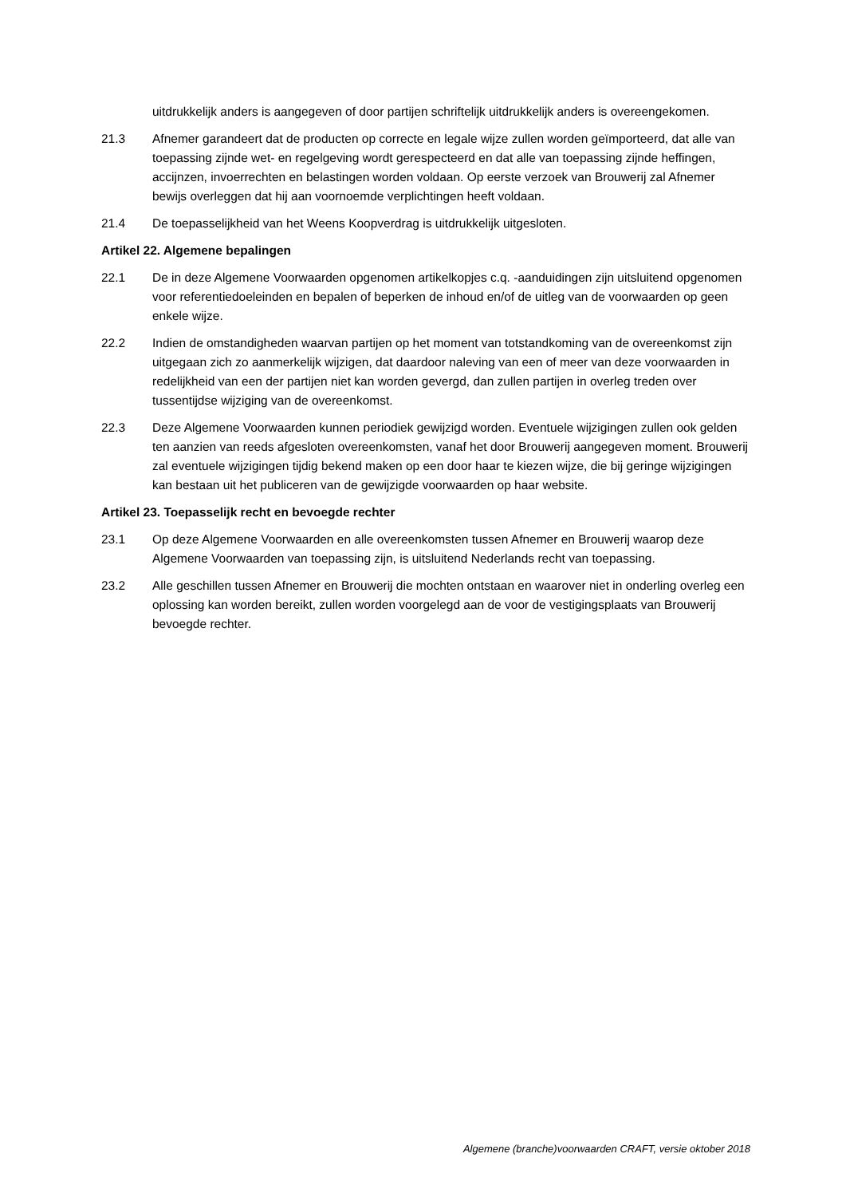uitdrukkelijk anders is aangegeven of door partijen schriftelijk uitdrukkelijk anders is overeengekomen.
21.3 Afnemer garandeert dat de producten op correcte en legale wijze zullen worden geïmporteerd, dat alle van toepassing zijnde wet- en regelgeving wordt gerespecteerd en dat alle van toepassing zijnde heffingen, accijnzen, invoerrechten en belastingen worden voldaan. Op eerste verzoek van Brouwerij zal Afnemer bewijs overleggen dat hij aan voornoemde verplichtingen heeft voldaan.
21.4 De toepasselijkheid van het Weens Koopverdrag is uitdrukkelijk uitgesloten.
Artikel 22. Algemene bepalingen
22.1 De in deze Algemene Voorwaarden opgenomen artikelkopjes c.q. -aanduidingen zijn uitsluitend opgenomen voor referentiedoeleinden en bepalen of beperken de inhoud en/of de uitleg van de voorwaarden op geen enkele wijze.
22.2 Indien de omstandigheden waarvan partijen op het moment van totstandkoming van de overeenkomst zijn uitgegaan zich zo aanmerkelijk wijzigen, dat daardoor naleving van een of meer van deze voorwaarden in redelijkheid van een der partijen niet kan worden gevergd, dan zullen partijen in overleg treden over tussentijdse wijziging van de overeenkomst.
22.3 Deze Algemene Voorwaarden kunnen periodiek gewijzigd worden. Eventuele wijzigingen zullen ook gelden ten aanzien van reeds afgesloten overeenkomsten, vanaf het door Brouwerij aangegeven moment. Brouwerij zal eventuele wijzigingen tijdig bekend maken op een door haar te kiezen wijze, die bij geringe wijzigingen kan bestaan uit het publiceren van de gewijzigde voorwaarden op haar website.
Artikel 23. Toepasselijk recht en bevoegde rechter
23.1 Op deze Algemene Voorwaarden en alle overeenkomsten tussen Afnemer en Brouwerij waarop deze Algemene Voorwaarden van toepassing zijn, is uitsluitend Nederlands recht van toepassing.
23.2 Alle geschillen tussen Afnemer en Brouwerij die mochten ontstaan en waarover niet in onderling overleg een oplossing kan worden bereikt, zullen worden voorgelegd aan de voor de vestigingsplaats van Brouwerij bevoegde rechter.
Algemene (branche)voorwaarden CRAFT, versie oktober 2018